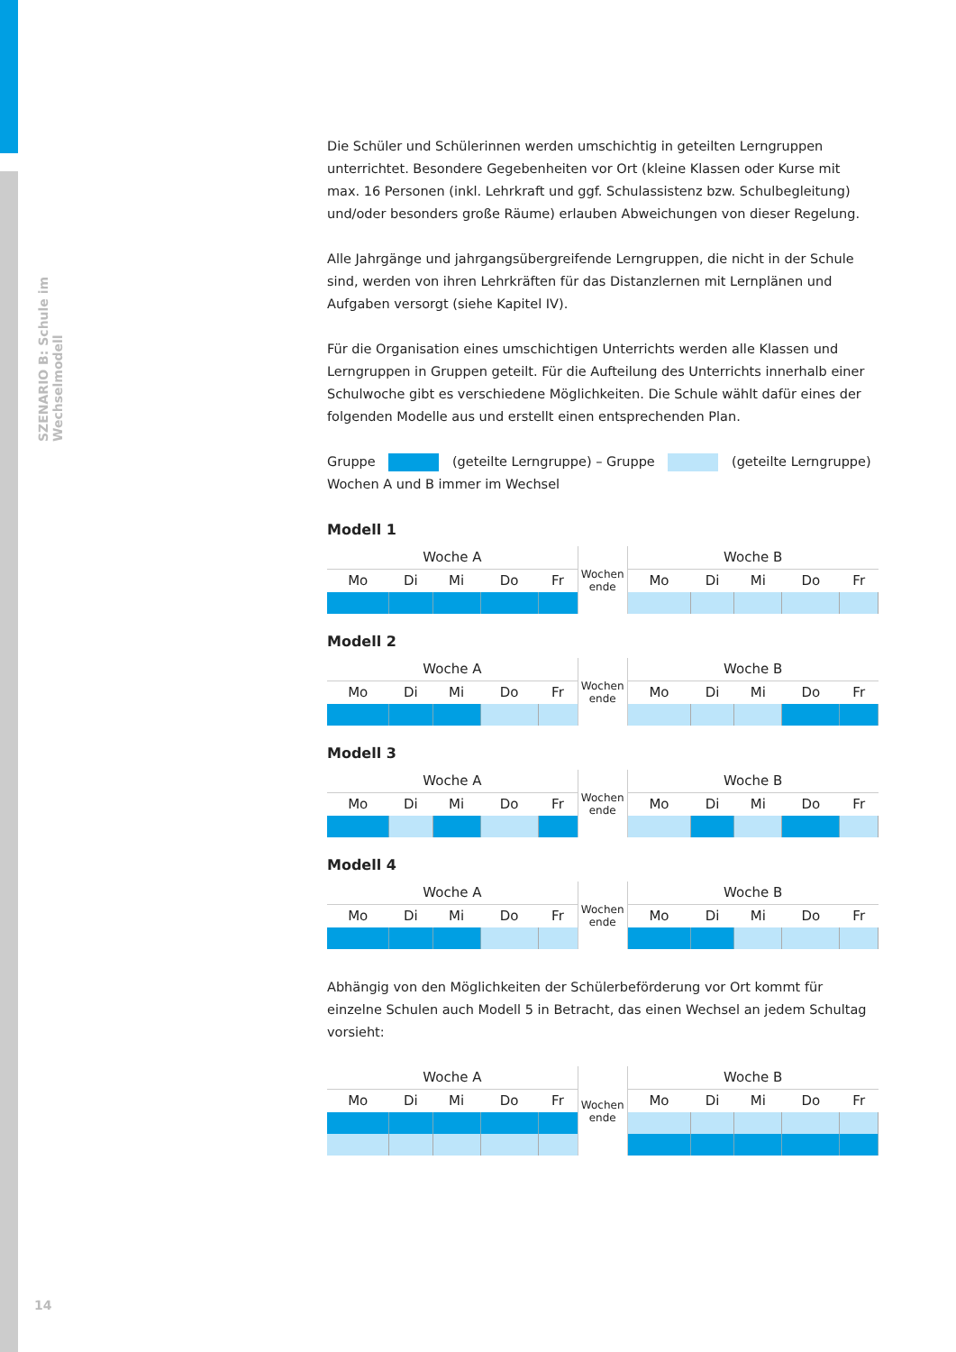SZENARIO B: Schule im Wechselmodell
14
Die Schüler und Schülerinnen werden umschichtig in geteilten Lerngruppen unterrichtet. Besondere Gegebenheiten vor Ort (kleine Klassen oder Kurse mit max. 16 Personen (inkl. Lehrkraft und ggf. Schulassistenz bzw. Schulbegleitung) und/oder besonders große Räume) erlauben Abweichungen von dieser Regelung.
Alle Jahrgänge und jahrgangsübergreifende Lerngruppen, die nicht in der Schule sind, werden von ihren Lehrkräften für das Distanzlernen mit Lernplänen und Aufgaben versorgt (siehe Kapitel IV).
Für die Organisation eines umschichtigen Unterrichts werden alle Klassen und Lerngruppen in Gruppen geteilt. Für die Aufteilung des Unterrichts innerhalb einer Schulwoche gibt es verschiedene Möglichkeiten. Die Schule wählt dafür eines der folgenden Modelle aus und erstellt einen entsprechenden Plan.
Gruppe (geteilte Lerngruppe) – Gruppe (geteilte Lerngruppe)
Wochen A und B immer im Wechsel
Modell 1
| Woche A | | | | | Wochen ende | Woche B | | | | |
| Mo | Di | Mi | Do | Fr | | Mo | Di | Mi | Do | Fr |
Modell 2
| Woche A | | | | | Wochen ende | Woche B | | | | |
| Mo | Di | Mi | Do | Fr | | Mo | Di | Mi | Do | Fr |
Modell 3
| Woche A | | | | | Wochen ende | Woche B | | | | |
| Mo | Di | Mi | Do | Fr | | Mo | Di | Mi | Do | Fr |
Modell 4
| Woche A | | | | | Wochen ende | Woche B | | | | |
| Mo | Di | Mi | Do | Fr | | Mo | Di | Mi | Do | Fr |
Abhängig von den Möglichkeiten der Schülerbeförderung vor Ort kommt für einzelne Schulen auch Modell 5 in Betracht, das einen Wechsel an jedem Schultag vorsieht:
| Woche A | | | | | Wochen ende | Woche B | | | | |
| Mo | Di | Mi | Do | Fr | | Mo | Di | Mi | Do | Fr |